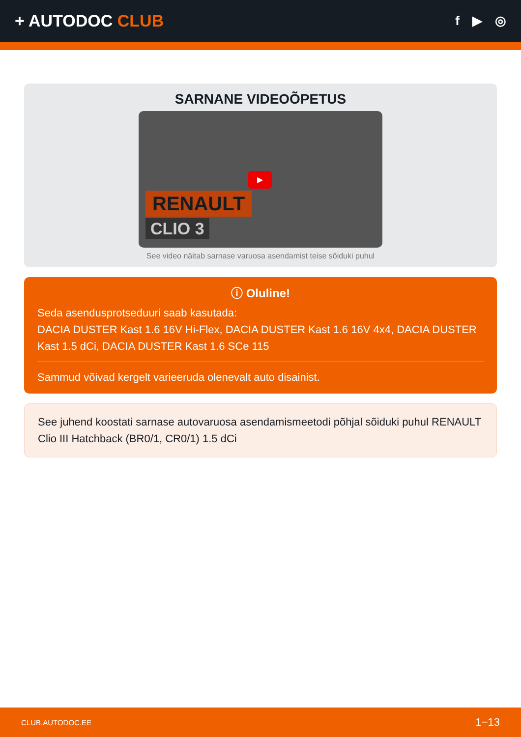+ AUTODOC CLUB
f ▶ ◎
SARNANE VIDEOÕPETUS
▶
RENAULT
CLIO 3
See video näitab sarnase varuosa asendamist teise sõiduki puhul
ⓘ Oluline!
Seda asendusprotseduuri saab kasutada:
DACIA DUSTER Kast 1.6 16V Hi-Flex, DACIA DUSTER Kast 1.6 16V 4x4, DACIA DUSTER Kast 1.5 dCi, DACIA DUSTER Kast 1.6 SCe 115
Sammud võivad kergelt varieeruda olenevalt auto disainist.
See juhend koostati sarnase autovaruosa asendamismeetodi põhjal sõiduki puhul RENAULT Clio III Hatchback (BR0/1, CR0/1) 1.5 dCi
CLUB.AUTODOC.EE 1−13